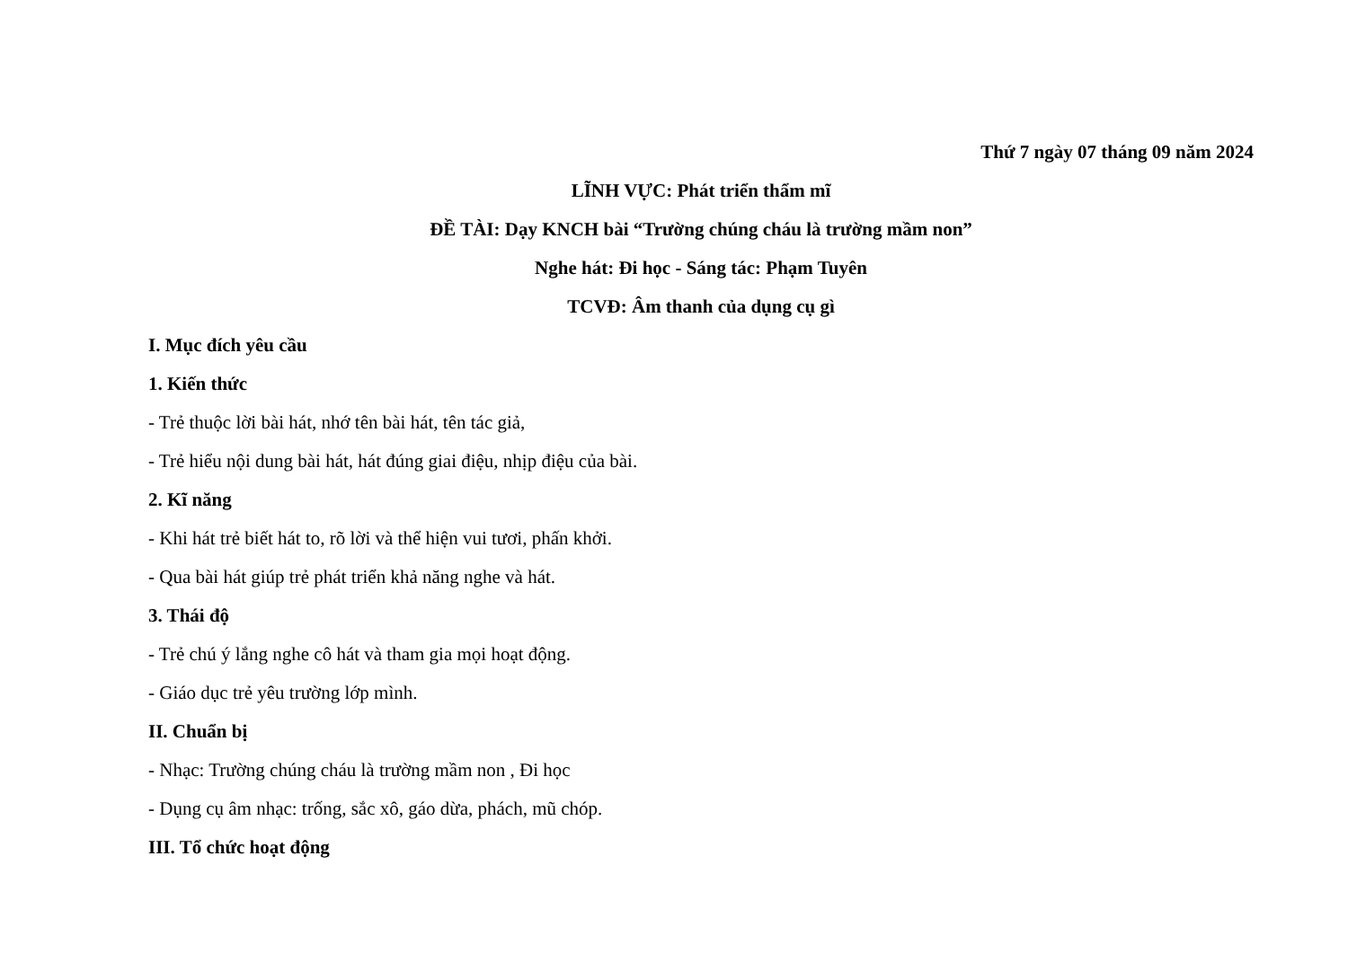Thứ 7 ngày 07 tháng 09 năm 2024
LĨNH VỰC: Phát triển thẩm mĩ
ĐỀ TÀI: Dạy KNCH bài “Trường chúng cháu là trường mầm non”
Nghe hát: Đi học - Sáng tác: Phạm Tuyên
TCVĐ: Âm thanh của dụng cụ gì
I. Mục đích yêu cầu
1. Kiến thức
- Trẻ thuộc lời bài hát, nhớ tên bài hát, tên tác giả,
- Trẻ hiểu nội dung bài hát, hát đúng giai điệu, nhịp điệu của bài.
2. Kĩ năng
- Khi hát trẻ biết hát to, rõ lời và thể hiện vui tươi, phấn khởi.
- Qua bài hát giúp trẻ phát triển khả năng nghe và hát.
3. Thái độ
- Trẻ chú ý lắng nghe cô hát và tham gia mọi hoạt động.
- Giáo dục trẻ yêu trường lớp mình.
II. Chuẩn bị
- Nhạc: Trường chúng cháu là trường mầm non , Đi học
- Dụng cụ âm nhạc: trống, sắc xô, gáo dừa, phách, mũ chóp.
III. Tổ chức hoạt động